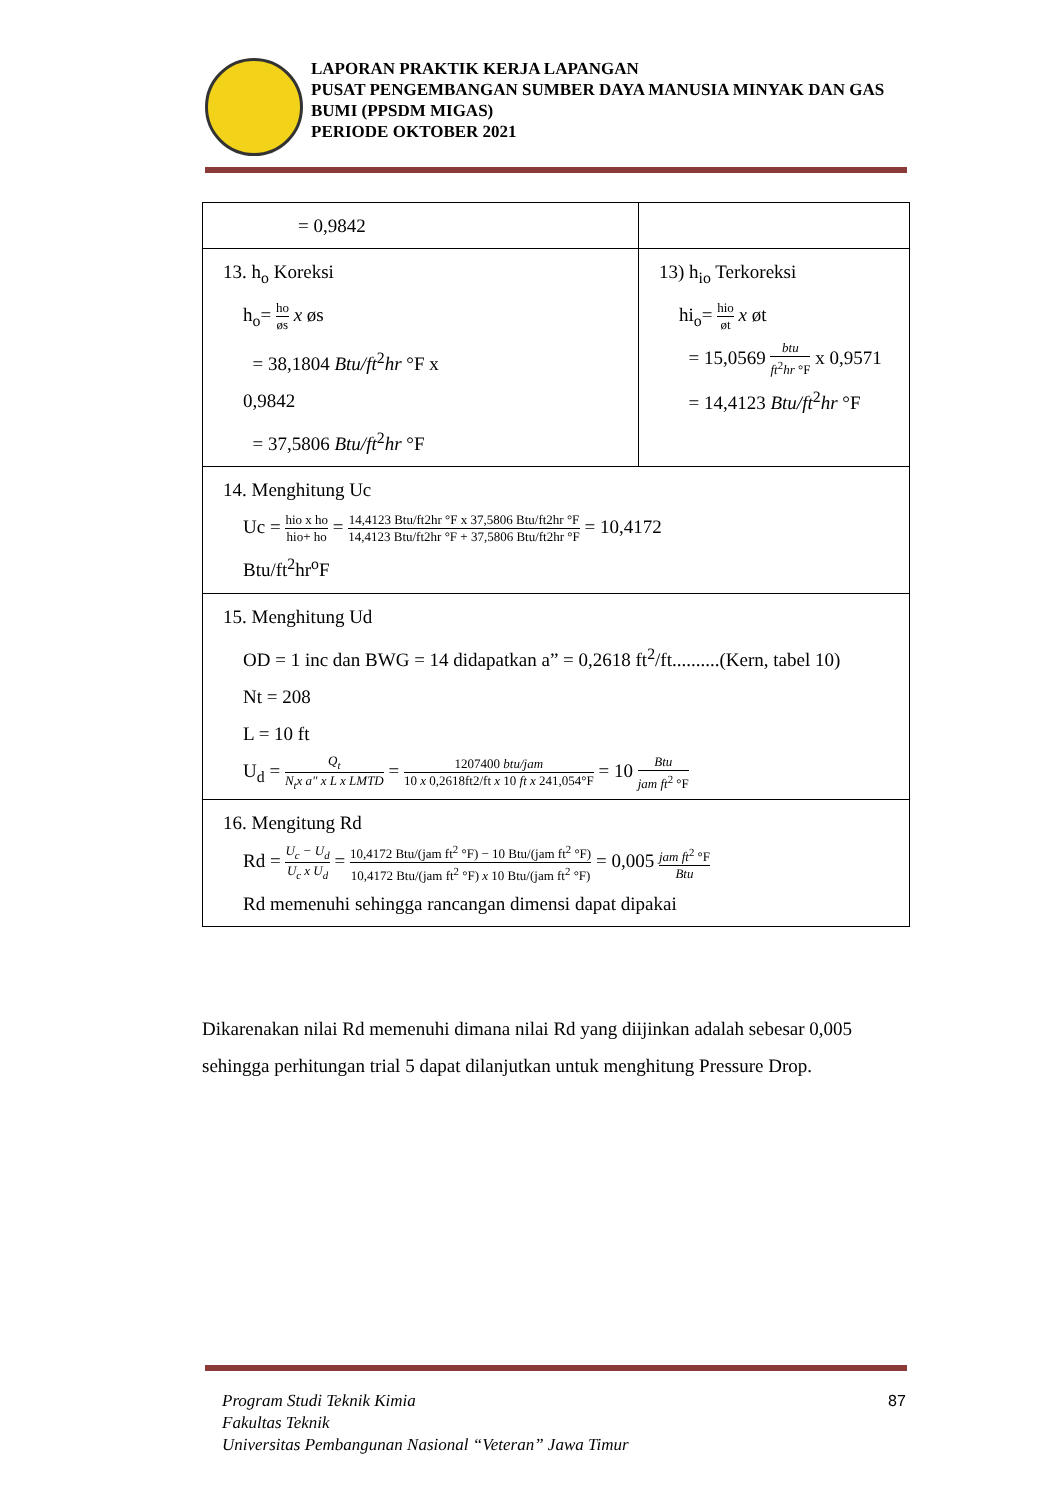LAPORAN PRAKTIK KERJA LAPANGAN
PUSAT PENGEMBANGAN SUMBER DAYA MANUSIA MINYAK DAN GAS BUMI (PPSDM MIGAS)
PERIODE OKTOBER 2021
| = 0,9842 | |
| 13. h<sub>o</sub> Koreksi h<sub>o</sub>= ho øs x øs = 38,1804 Btu/ft<sup>2</sup> hr °F x 0,9842 = 37,5806 Btu/ft<sup>2</sup> hr °F | 13) h<sub>io</sub> Terkoreksi hi<sub>o</sub>= hio øt x øt = 15,0569 btu ft<sup>2</sup> hr °F x 0,9571 = 14,4123 Btu/ft<sup>2</sup> hr °F |
| 14. Menghitung Uc Uc = hio x ho hio+ ho = 14,4123 Btu/ft2hr °F x 37,5806 Btu/ft2hr °F 14,4123 Btu/ft2hr °F + 37,5806 Btu/ft2hr °F = 10,4172 Btu/ft<sup>2</sup>hr<sup>o</sup>F | |
| 15. Menghitung Ud OD = 1 inc dan BWG = 14 didapatkan a” = 0,2618 ft<sup>2</sup>/ft..........(Kern, tabel 10) Nt = 208 L = 10 ft U<sub>d</sub> = Q<sub>t</sub> N<sub>t</sub>x a" x L x LMTD = 1207400 btu/jam 10 x 0,2618ft2/ft x 10 ft x 241,054°F = 10 Btu jam ft<sup>2</sup> °F | |
| 16. Mengitung Rd Rd = U<sub>c</sub> − U<sub>d</sub> U<sub>c</sub> x U<sub>d</sub> = 10,4172 Btu/(jam ft<sup>2</sup> °F) − 10 Btu/(jam ft<sup>2</sup> °F) 10,4172 Btu/(jam ft<sup>2</sup> °F) x 10 Btu/(jam ft<sup>2</sup> °F) = 0,005 jam ft<sup>2</sup> °F Btu Rd memenuhi sehingga rancangan dimensi dapat dipakai | |
Dikarenakan nilai Rd memenuhi dimana nilai Rd yang diijinkan adalah sebesar 0,005 sehingga perhitungan trial 5 dapat dilanjutkan untuk menghitung Pressure Drop.
Program Studi Teknik Kimia
Fakultas Teknik
Universitas Pembangunan Nasional “Veteran” Jawa Timur
87